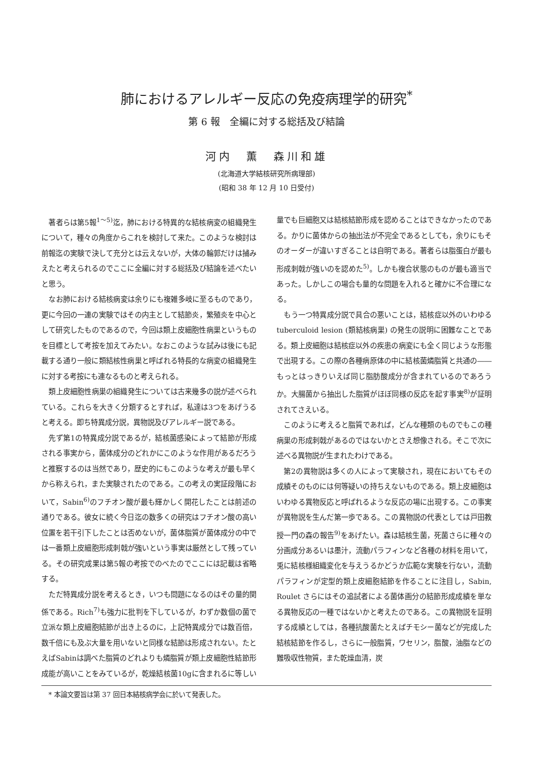肺におけるアレルギー反応の免疫病理学的研究<sup>*</sup>
第 6 報　全編に対する総括及び結論
河内　薫　森川和雄
(北海道大学結核研究所病理部)
(昭和 38 年 12 月 10 日受付)
著者らは第5報<sup>1～5)</sup>迄，肺における特異的な結核病変の組織発生について，種々の角度からこれを検討して来た。このような検討は前報迄の実験で決して充分とは云えないが，大体の輪郭だけは捕みえたと考えられるのでここに全編に対する総括及び結論を述べたいと思う。
なお肺における結核病変は余りにも複雑多岐に至るものであり，更に今回の一連の実験ではその内主として結節炎，繁殖炎を中心として研究したものであるので，今回は類上皮細胞性病巣というものを目標として考按を加えてみたい。なおこのような試みは後にも記載する通り一般に類結核性病巣と呼ばれる特長的な病変の組織発生に対する考按にも連なるものと考えられる。
類上皮細胞性病巣の組織発生については古来幾多の説が述べられている。これらを大きく分類するとすれば，私達は3つをあげうると考える。即ち特異成分説，異物説及びアレルギー説である。
先ず第1の特異成分説であるが，結核菌感染によって結節が形成される事実から，菌体成分のどれかにこのような作用があるだろうと推察するのは当然であり，歴史的にもこのような考えが最も早くから称えられ，また実験されたのである。この考えの実証段階において，Sabin<sup>6)</sup>のフチオン酸が最も輝かしく開花したことは前述の通りである。彼女に続く今日迄の数多くの研究はフチオン酸の高い位置を若干引下したことは否めないが，菌体脂質が菌体成分の中では一番類上皮細胞形成刺戟が強いという事実は厳然として残っている。その研究成果は第5報の考按でのべたのでここには記載は省略する。
ただ特異成分説を考えるとき，いつも問題になるのはその量的関係である。Rich<sup>7)</sup>も強力に批判を下しているが，わずか数個の菌で立派な類上皮細胞結節が出き上るのに，上記特異成分では数百倍，数千倍にも及ぶ大量を用いないと同様な結節は形成されない。たとえばSabinは調べた脂質のどれよりも燐脂質が類上皮細胞性結節形成能が高いことをみているが，乾燥結核菌10gに含まれるに等しい量でも巨細胞又は結核結節形成を認めることはできなかったのである。かりに菌体からの抽出法が不完全であるとしても，余りにもそのオーダーが違いすぎることは自明である。著者らは脂蛋白が最も形成刺戟が強いのを認めた<sup>5)</sup>。しかも複合状態のものが最も適当であった。しかしこの場合も量的な問題を入れると確かに不合理になる。
もう一つ特異成分説で具合の悪いことは，結核症以外のいわゆる tuberculoid lesion (類結核病巣) の発生の説明に困難なことである。類上皮細胞は結核症以外の疾患の病変にも全く同じような形態で出現する。この際の各種病原体の中に結核菌燐脂質と共通の――もっとはっきりいえば同じ脂肪酸成分が含まれているのであろうか。大腸菌から抽出した脂質がほぼ同様の反応を起す事実<sup>8)</sup>が証明されてさえいる。
このように考えると脂質であれば，どんな種類のものでもこの種病巣の形成刺戟があるのではないかとさえ想像される。そこで次に述べる異物説が生まれたわけである。
第2の異物説は多くの人によって実験され，現在においてもその成績そのものには何等疑いの持ちえないものである。類上皮細胞はいわゆる異物反応と呼ばれるような反応の場に出現する。この事実が異物説を生んだ第一歩である。この異物説の代表としては戸田教授一門の森の報告<sup>9)</sup>をあげたい。森は結核生菌，死菌さらに種々の分画成分あるいは墨汁，流動パラフィンなど各種の材料を用いて，兎に結核様組織変化を与えうるかどうか広範な実験を行ない，流動パラフィンが定型的類上皮細胞結節を作ることに注目し，Sabin, Roulet さらにはその追試者による菌体画分の結節形成成績を単なる異物反応の一種ではないかと考えたのである。この異物説を証明する成績としては，各種抗酸菌たとえばチモシー菌などが完成した結核結節を作るし，さらに一般脂質，ワセリン，脂酸，油脂などの難吸収性物質，また乾燥血清，炭
* 本論文要旨は第 37 回日本結核病学会に於いて発表した。